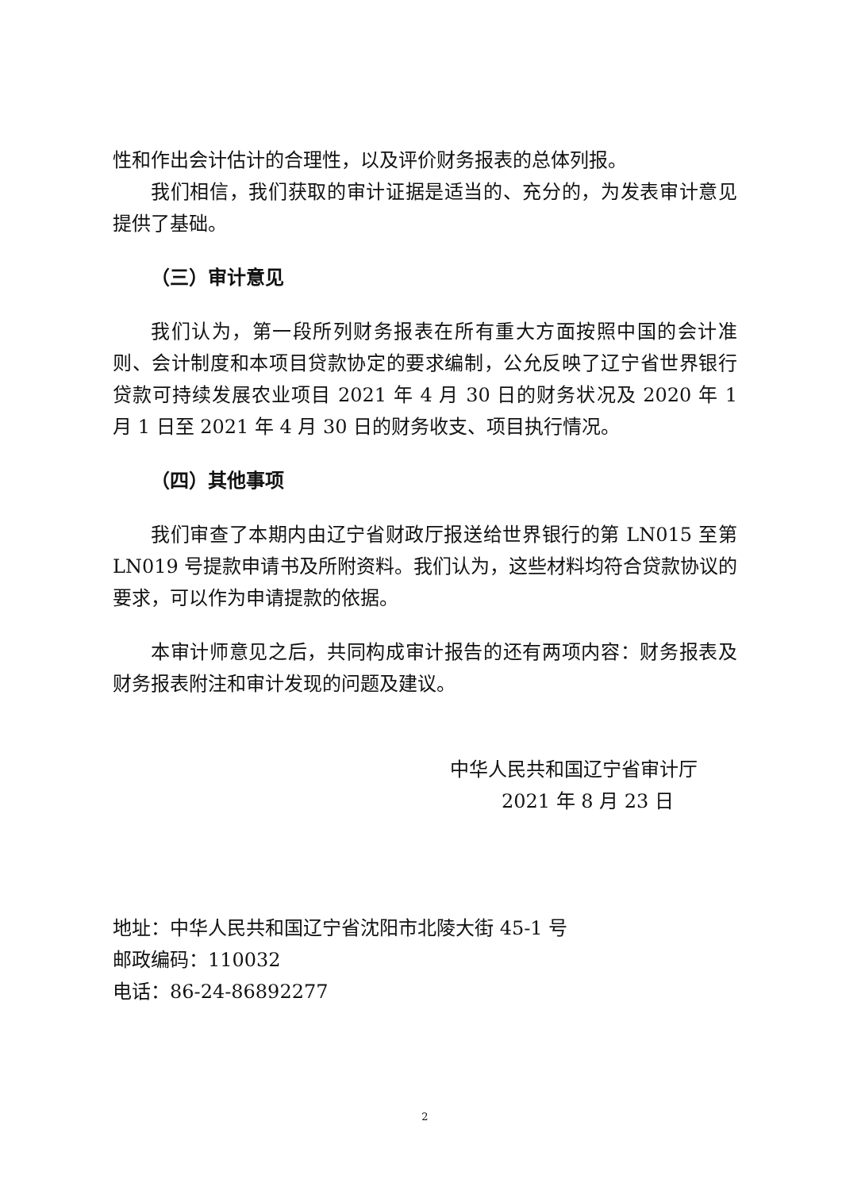性和作出会计估计的合理性，以及评价财务报表的总体列报。
我们相信，我们获取的审计证据是适当的、充分的，为发表审计意见提供了基础。
（三）审计意见
我们认为，第一段所列财务报表在所有重大方面按照中国的会计准则、会计制度和本项目贷款协定的要求编制，公允反映了辽宁省世界银行贷款可持续发展农业项目 2021 年 4 月 30 日的财务状况及 2020 年 1 月 1 日至 2021 年 4 月 30 日的财务收支、项目执行情况。
（四）其他事项
我们审查了本期内由辽宁省财政厅报送给世界银行的第 LN015 至第 LN019 号提款申请书及所附资料。我们认为，这些材料均符合贷款协议的要求，可以作为申请提款的依据。
本审计师意见之后，共同构成审计报告的还有两项内容：财务报表及财务报表附注和审计发现的问题及建议。
中华人民共和国辽宁省审计厅
2021 年 8 月 23 日
地址：中华人民共和国辽宁省沈阳市北陵大街 45-1 号
邮政编码：110032
电话：86-24-86892277
2